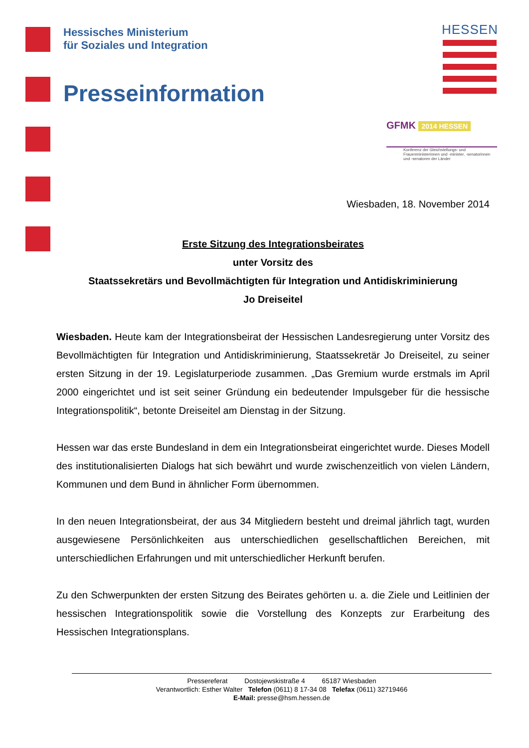Hessisches Ministerium
für Soziales und Integration
Presseinformation
HESSEN
GFMK 2014 HESSEN
Konferenz der Gleichstellungs- und Frauenministerinnen und -minister, -senatorinnen und -senatoren der Länder
Wiesbaden, 18. November 2014
Erste Sitzung des Integrationsbeirates
unter Vorsitz des
Staatssekretärs und Bevollmächtigten für Integration und Antidiskriminierung
Jo Dreiseitel
Wiesbaden. Heute kam der Integrationsbeirat der Hessischen Landesregierung unter Vorsitz des Bevollmächtigten für Integration und Antidiskriminierung, Staatssekretär Jo Dreiseitel, zu seiner ersten Sitzung in der 19. Legislaturperiode zusammen. „Das Gremium wurde erstmals im April 2000 eingerichtet und ist seit seiner Gründung ein bedeutender Impulsgeber für die hessische Integrationspolitik“, betonte Dreiseitel am Dienstag in der Sitzung.
Hessen war das erste Bundesland in dem ein Integrationsbeirat eingerichtet wurde. Dieses Modell des institutionalisierten Dialogs hat sich bewährt und wurde zwischenzeitlich von vielen Ländern, Kommunen und dem Bund in ähnlicher Form übernommen.
In den neuen Integrationsbeirat, der aus 34 Mitgliedern besteht und dreimal jährlich tagt, wurden ausgewiesene Persönlichkeiten aus unterschiedlichen gesellschaftlichen Bereichen, mit unterschiedlichen Erfahrungen und mit unterschiedlicher Herkunft berufen.
Zu den Schwerpunkten der ersten Sitzung des Beirates gehörten u. a. die Ziele und Leitlinien der hessischen Integrationspolitik sowie die Vorstellung des Konzepts zur Erarbeitung des Hessischen Integrationsplans.
Pressereferat Dostojewskistraße 4 65187 Wiesbaden
Verantwortlich: Esther Walter Telefon (0611) 8 17-34 08 Telefax (0611) 32719466
E-Mail: presse@hsm.hessen.de